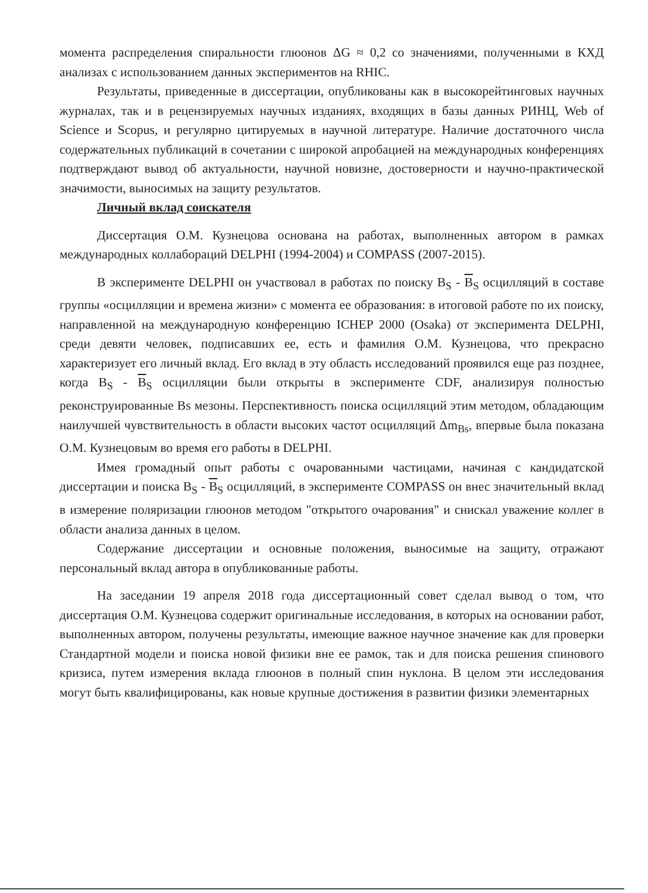момента распределения спиральности глюонов ΔG ≈ 0,2 со значениями, полученными в КХД анализах с использованием данных экспериментов на RHIC.
Результаты, приведенные в диссертации, опубликованы как в высокорейтинговых научных журналах, так и в рецензируемых научных изданиях, входящих в базы данных РИНЦ, Web of Science и Scopus, и регулярно цитируемых в научной литературе. Наличие достаточного числа содержательных публикаций в сочетании с широкой апробацией на международных конференциях подтверждают вывод об актуальности, научной новизне, достоверности и научно-практической значимости, выносимых на защиту результатов.
Личный вклад соискателя
Диссертация О.М. Кузнецова основана на работах, выполненных автором в рамках международных коллабораций DELPHI (1994-2004) и COMPASS (2007-2015).
В эксперименте DELPHI он участвовал в работах по поиску B<sub>S</sub> - B<sub>S</sub> осцилляций в составе группы «осцилляции и времена жизни» с момента ее образования: в итоговой работе по их поиску, направленной на международную конференцию ICHEP 2000 (Osaka) от эксперимента DELPHI, среди девяти человек, подписавших ее, есть и фамилия О.М. Кузнецова, что прекрасно характеризует его личный вклад. Его вклад в эту область исследований проявился еще раз позднее, когда B<sub>S</sub> - B<sub>S</sub> осцилляции были открыты в эксперименте CDF, анализируя полностью реконструированные Bs мезоны. Перспективность поиска осцилляций этим методом, обладающим наилучшей чувствительность в области высоких частот осцилляций Δm<sub>Bs</sub>, впервые была показана О.М. Кузнецовым во время его работы в DELPHI.
Имея громадный опыт работы с очарованными частицами, начиная с кандидатской диссертации и поиска B<sub>S</sub> - B<sub>S</sub> осцилляций, в эксперименте COMPASS он внес значительный вклад в измерение поляризации глюонов методом "открытого очарования" и снискал уважение коллег в области анализа данных в целом.
Содержание диссертации и основные положения, выносимые на защиту, отражают персональный вклад автора в опубликованные работы.
На заседании 19 апреля 2018 года диссертационный совет сделал вывод о том, что диссертация О.М. Кузнецова содержит оригинальные исследования, в которых на основании работ, выполненных автором, получены результаты, имеющие важное научное значение как для проверки Стандартной модели и поиска новой физики вне ее рамок, так и для поиска решения спинового кризиса, путем измерения вклада глюонов в полный спин нуклона. В целом эти исследования могут быть квалифицированы, как новые крупные достижения в развитии физики элементарных